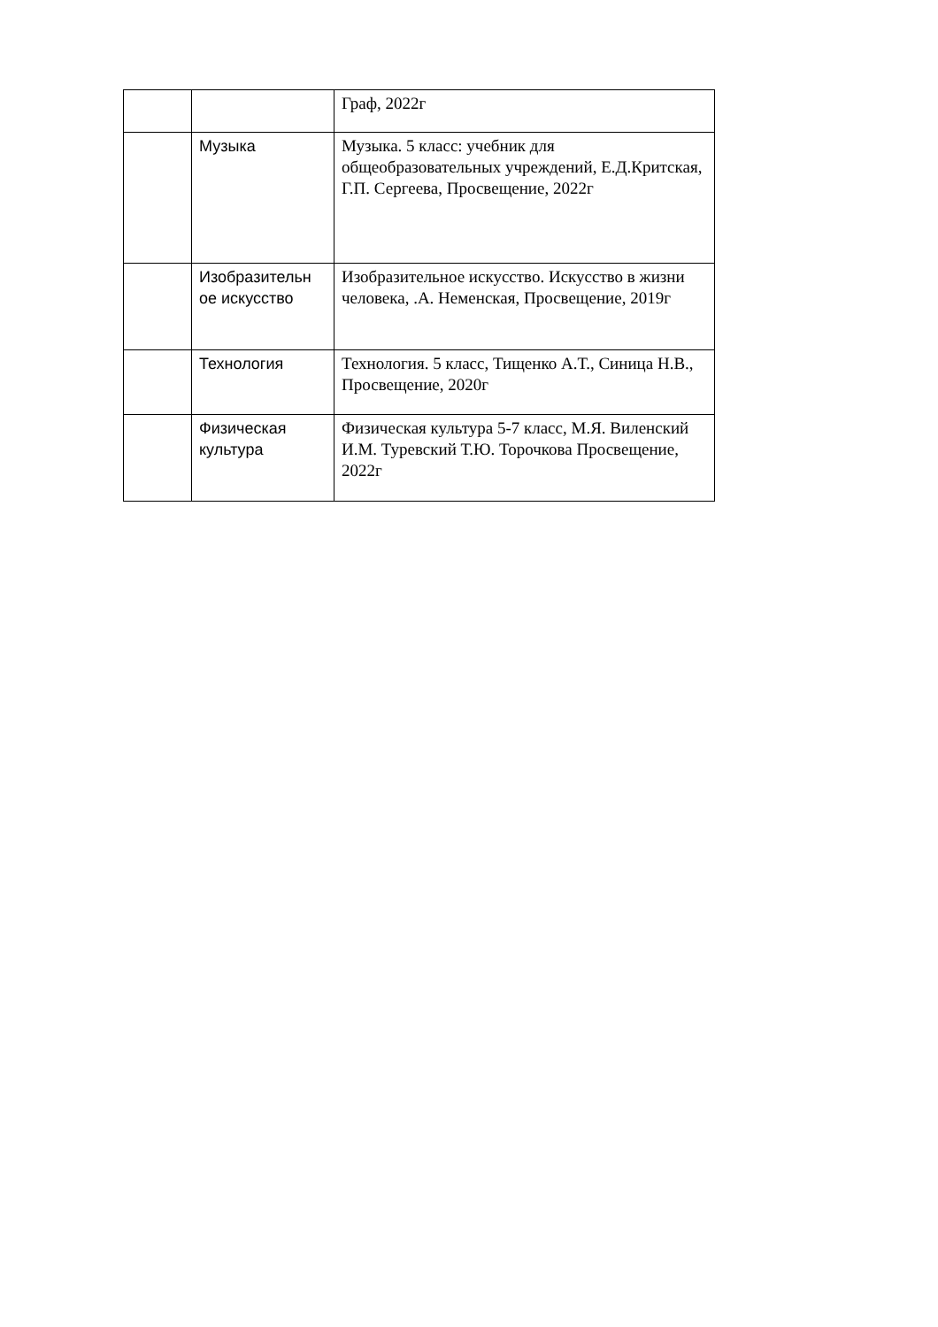| | | Граф, 2022г |
| | Музыка | Музыка. 5 класс: учебник для общеобразовательных учреждений, Е.Д.Критская, Г.П. Сергеева, Просвещение, 2022г |
| | Изобразительн ое искусство | Изобразительное искусство. Искусство в жизни человека, .А. Неменская, Просвещение, 2019г |
| | Технология | Технология. 5 класс, Тищенко А.Т., Синица Н.В., Просвещение, 2020г |
| | Физическая культура | Физическая культура 5-7 класс, М.Я. Виленский И.М. Туревский Т.Ю. Торочкова Просвещение, 2022г |